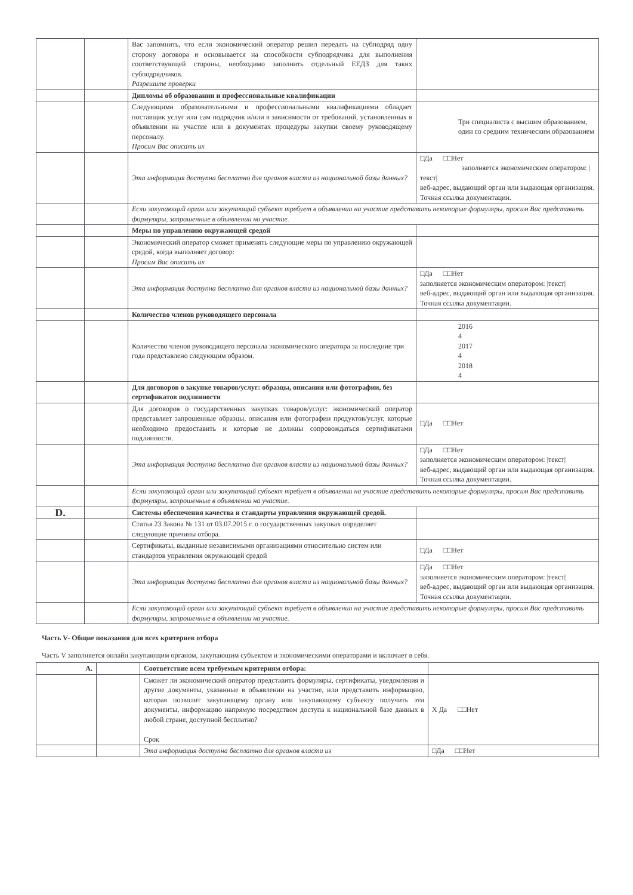| | | Вас запомнить, что если экономический оператор решил передать на субподряд одну сторону договора и основывается на способности субподрядчика для выполнения соответствующей стороны, необходимо заполнить отдельный ЕЕДЗ для таких субподрядчиков. Разрешите проверки | |
| | | Дипломы об образовании и профессиональные квалификации | |
| | | Следующими образовательными и профессиональными квалификациями обладает поставщик услуг или сам подрядчик и/или в зависимости от требований, установленных в объявлении на участие или в документах процедуры закупки своему руководящему персоналу. Просим Вас описать их | Три специалиста с высшим образованием, один со средним техническим образованием |
| | | Эта информация доступна бесплатно для органов власти из национальной базы данных? | □Да □□Нет заполняется экономическим оператором: /текст/ веб-адрес, выдающий орган или выдающая организация. Точная ссылка документации. |
| | | Если закупающий орган или закупающий субъект требует в объявлении на участие представить некоторые формуляры, просим Вас представить формуляры, запрошенные в объявлении на участие. | |
| | | Меры по управлению окружающей средой | |
| | | Экономический оператор сможет применять следующие меры по управлению окружающей средой, когда выполняет договор: Просим Вас описать их | |
| | | Эта информация доступна бесплатно для органов власти из национальной базы данных? | □Да □□Нет заполняется экономическим оператором: /текст/ веб-адрес, выдающий орган или выдающая организация. Точная ссылка документации. |
| | | Количество членов руководящего персонала | |
| | | Количество членов руководящего персонала экономического оператора за последние три года представлено следующим образом. | 2016 4 2017 4 2018 4 |
| | | Для договоров о закупке товаров/услуг: образцы, описания или фотографии, без сертификатов подлинности | |
| | | Для договоров о государственных закупках товаров/услуг: экономический оператор представляет запрошенные образцы, описания или фотографии продуктов/услуг, которые необходимо предоставить и которые не должны сопровождаться сертификатами подлинности. | □Да □□Нет |
| | | Эта информация доступна бесплатно для органов власти из национальной базы данных? | □Да □□Нет заполняется экономическим оператором: /текст/ веб-адрес, выдающий орган или выдающая организация. Точная ссылка документации. |
| | | Если закупающий орган или закупающий субъект требует в объявлении на участие представить некоторые формуляры, просим Вас представить формуляры, запрошенные в объявлении на участие. | |
| D. | | Системы обеспечения качества и стандарты управления окружающей средой. | |
| | | Статья 23 Закона № 131 от 03.07.2015 г. о государственных закупках определяет следующие причины отбора. | |
| | | Сертификаты, выданные независимыми организациями относительно систем или стандартов управления окружающей средой | □Да □□Нет |
| | | Эта информация доступна бесплатно для органов власти из национальной базы данных? | □Да □□Нет заполняется экономическим оператором: /текст/ веб-адрес, выдающий орган или выдающая организация. Точная ссылка документации. |
| | | Если закупающий орган или закупающий субъект требует в объявлении на участие представить некоторые формуляры, просим Вас представить формуляры, запрошенные в объявлении на участие. | |
Часть V- Общие показания для всех критериев отбора
Часть V заполняется онлайн закупающим органом, закупающим субъектом и экономическими операторами и включает в себя.
| A. | | Соответствие всем требуемым критериям отбора: | |
| | | Сможет ли экономический оператор представить формуляры, сертификаты, уведомления и другие документы, указанные в объявлении на участие, или представить информацию, которая позволит закупающему органу или закупающему субъекту получить эти документы, информацию напрямую посредством доступа к национальной базе данных в любой стране, доступной бесплатно? Срок | X Да □□Нет |
| | | Эта информация доступна бесплатно для органов власти из | □Да □□Нет |